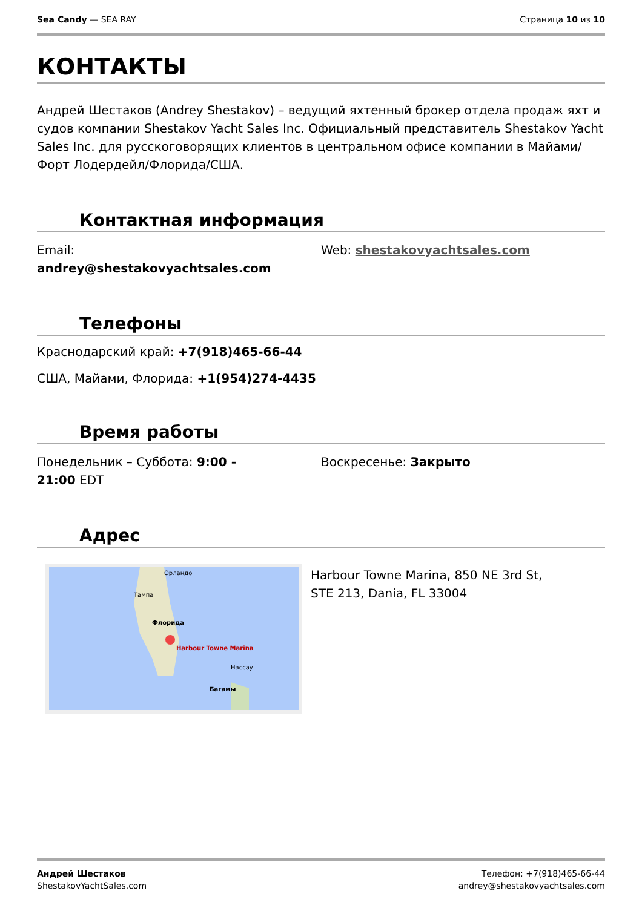Sea Candy — SEA RAY Страница 10 из 10
КОНТАКТЫ
Андрей Шестаков (Andrey Shestakov) – ведущий яхтенный брокер отдела продаж яхт и судов компании Shestakov Yacht Sales Inc. Официальный представитель Shestakov Yacht Sales Inc. для русскоговорящих клиентов в центральном офисе компании в Майами/Форт Лодердейл/Флорида/США.
Контактная информация
Email:
andrey@shestakovyachtsales.com
Web: shestakovyachtsales.com
Телефоны
Краснодарский край: +7(918)465-66-44
США, Майами, Флорида: +1(954)274-4435
Время работы
Понедельник – Суббота: 9:00 -
21:00 EDT
Воскресенье: Закрыто
Адрес
Harbour Towne Marina
Орландо
Тампа
Флорида
Нассау
Багамы
Harbour Towne Marina, 850 NE 3rd St, STE 213, Dania, FL 33004
Андрей Шестаков
ShestakovYachtSales.com
Телефон: +7(918)465-66-44
andrey@shestakovyachtsales.com